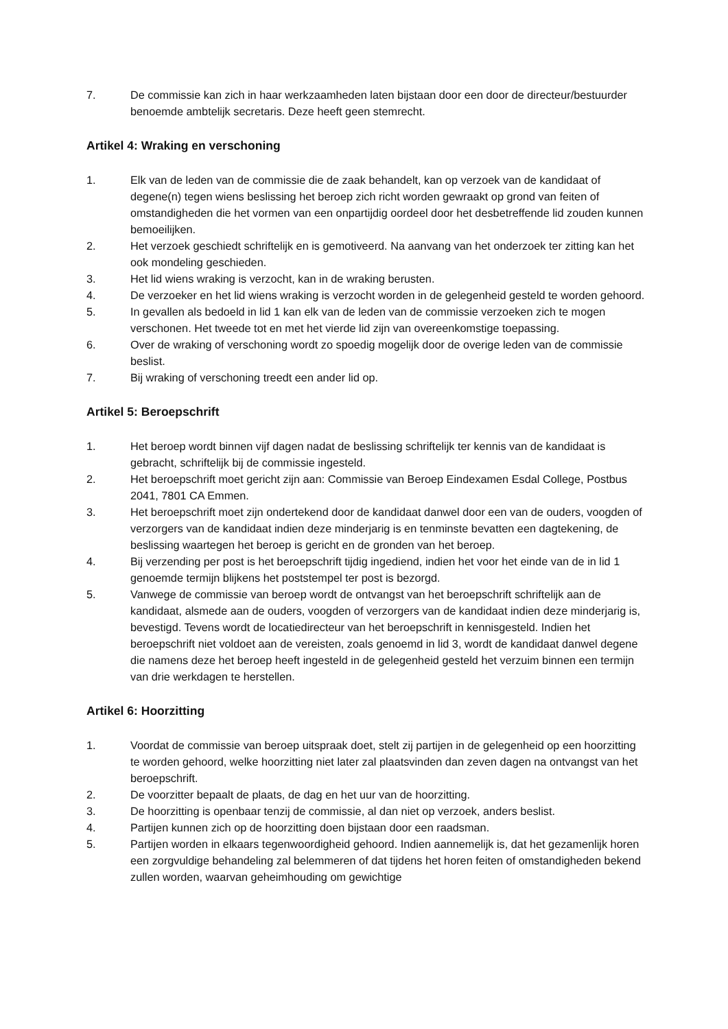7. De commissie kan zich in haar werkzaamheden laten bijstaan door een door de directeur/bestuurder benoemde ambtelijk secretaris. Deze heeft geen stemrecht.
Artikel 4: Wraking en verschoning
1. Elk van de leden van de commissie die de zaak behandelt, kan op verzoek van de kandidaat of degene(n) tegen wiens beslissing het beroep zich richt worden gewraakt op grond van feiten of omstandigheden die het vormen van een onpartijdig oordeel door het desbetreffende lid zouden kunnen bemoeilijken.
2. Het verzoek geschiedt schriftelijk en is gemotiveerd. Na aanvang van het onderzoek ter zitting kan het ook mondeling geschieden.
3. Het lid wiens wraking is verzocht, kan in de wraking berusten.
4. De verzoeker en het lid wiens wraking is verzocht worden in de gelegenheid gesteld te worden gehoord.
5. In gevallen als bedoeld in lid 1 kan elk van de leden van de commissie verzoeken zich te mogen verschonen. Het tweede tot en met het vierde lid zijn van overeenkomstige toepassing.
6. Over de wraking of verschoning wordt zo spoedig mogelijk door de overige leden van de commissie beslist.
7. Bij wraking of verschoning treedt een ander lid op.
Artikel 5: Beroepschrift
1. Het beroep wordt binnen vijf dagen nadat de beslissing schriftelijk ter kennis van de kandidaat is gebracht, schriftelijk bij de commissie ingesteld.
2. Het beroepschrift moet gericht zijn aan: Commissie van Beroep Eindexamen Esdal College, Postbus 2041, 7801 CA Emmen.
3. Het beroepschrift moet zijn ondertekend door de kandidaat danwel door een van de ouders, voogden of verzorgers van de kandidaat indien deze minderjarig is en tenminste bevatten een dagtekening, de beslissing waartegen het beroep is gericht en de gronden van het beroep.
4. Bij verzending per post is het beroepschrift tijdig ingediend, indien het voor het einde van de in lid 1 genoemde termijn blijkens het poststempel ter post is bezorgd.
5. Vanwege de commissie van beroep wordt de ontvangst van het beroepschrift schriftelijk aan de kandidaat, alsmede aan de ouders, voogden of verzorgers van de kandidaat indien deze minderjarig is, bevestigd. Tevens wordt de locatiedirecteur van het beroepschrift in kennisgesteld. Indien het beroepschrift niet voldoet aan de vereisten, zoals genoemd in lid 3, wordt de kandidaat danwel degene die namens deze het beroep heeft ingesteld in de gelegenheid gesteld het verzuim binnen een termijn van drie werkdagen te herstellen.
Artikel 6: Hoorzitting
1. Voordat de commissie van beroep uitspraak doet, stelt zij partijen in de gelegenheid op een hoorzitting te worden gehoord, welke hoorzitting niet later zal plaatsvinden dan zeven dagen na ontvangst van het beroepschrift.
2. De voorzitter bepaalt de plaats, de dag en het uur van de hoorzitting.
3. De hoorzitting is openbaar tenzij de commissie, al dan niet op verzoek, anders beslist.
4. Partijen kunnen zich op de hoorzitting doen bijstaan door een raadsman.
5. Partijen worden in elkaars tegenwoordigheid gehoord. Indien aannemelijk is, dat het gezamenlijk horen een zorgvuldige behandeling zal belemmeren of dat tijdens het horen feiten of omstandigheden bekend zullen worden, waarvan geheimhouding om gewichtige